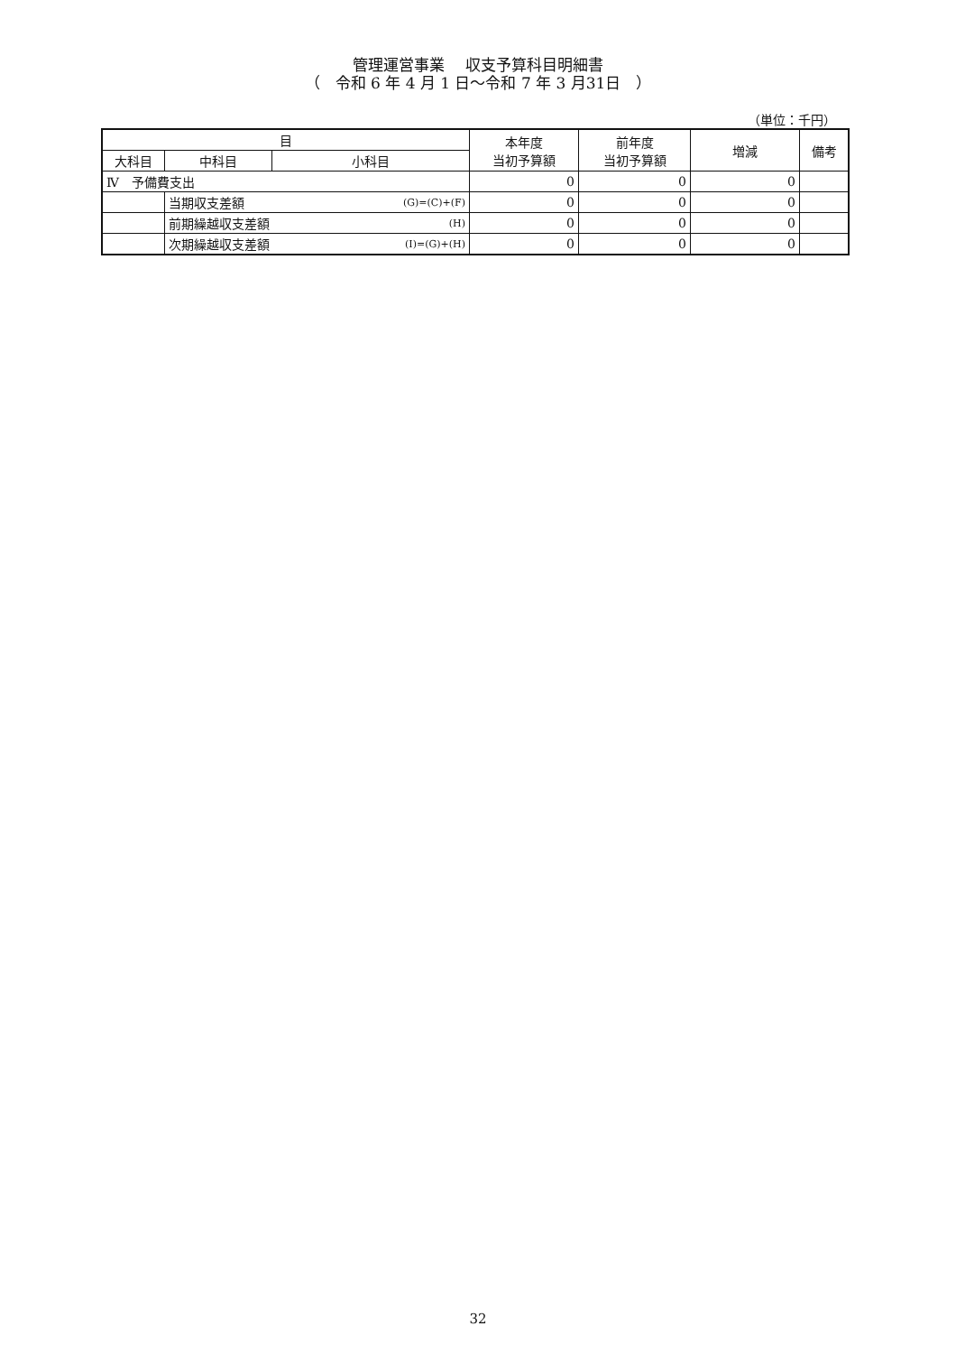管理運営事業　 収支予算科目明細書
（　令和 6 年 4 月 1 日～令和 7 年 3 月31日　）
（単位：千円）
| 目 | | | | 本年度 当初予算額 | 前年度 当初予算額 | 増減 | 備考 |
| --- | --- | --- | --- | --- | --- | --- | --- |
| 大科目 | 中科目 | 小科目 | | | | | |
| Ⅳ 予備費支出 | | | | 0 | 0 | 0 | |
| | 当期収支差額 | | (G)=(C)+(F) | 0 | 0 | 0 | |
| | 前期繰越収支差額 | | (H) | 0 | 0 | 0 | |
| | 次期繰越収支差額 | | (I)=(G)+(H) | 0 | 0 | 0 | |
32